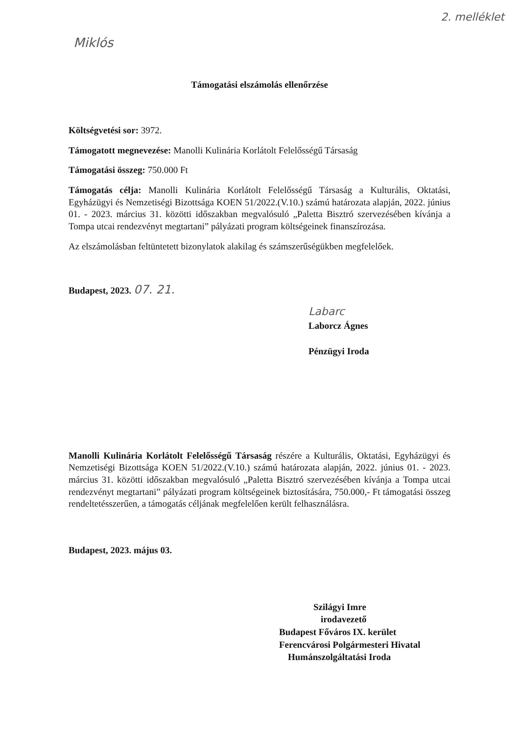Miklós 2. melléklet
Támogatási elszámolás ellenőrzése
Költségvetési sor: 3972.
Támogatott megnevezése: Manolli Kulinária Korlátolt Felelősségű Társaság
Támogatási összeg: 750.000 Ft
Támogatás célja: Manolli Kulinária Korlátolt Felelősségű Társaság a Kulturális, Oktatási, Egyházügyi és Nemzetiségi Bizottsága KOEN 51/2022.(V.10.) számú határozata alapján, 2022. június 01. - 2023. március 31. közötti időszakban megvalósuló „Paletta Bisztró szervezésében kívánja a Tompa utcai rendezvényt megtartani” pályázati program költségeinek finanszírozása.
Az elszámolásban feltüntetett bizonylatok alakilag és számszerűségükben megfelelőek.
Budapest, 2023. 07. 21.
Labarc
Laborcz Ágnes
Pénzügyi Iroda
Manolli Kulinária Korlátolt Felelősségű Társaság részére a Kulturális, Oktatási, Egyházügyi és Nemzetiségi Bizottsága KOEN 51/2022.(V.10.) számú határozata alapján, 2022. június 01. - 2023. március 31. közötti időszakban megvalósuló „Paletta Bisztró szervezésében kívánja a Tompa utcai rendezvényt megtartani” pályázati program költségeinek biztosítására, 750.000,- Ft támogatási összeg rendeltetésszerűen, a támogatás céljának megfelelően került felhasználásra.
Budapest, 2023. május 03.
Szilágyi Imre
irodavezető
Budapest Főváros IX. kerület
Ferencvárosi Polgármesteri Hivatal
Humánszolgáltatási Iroda